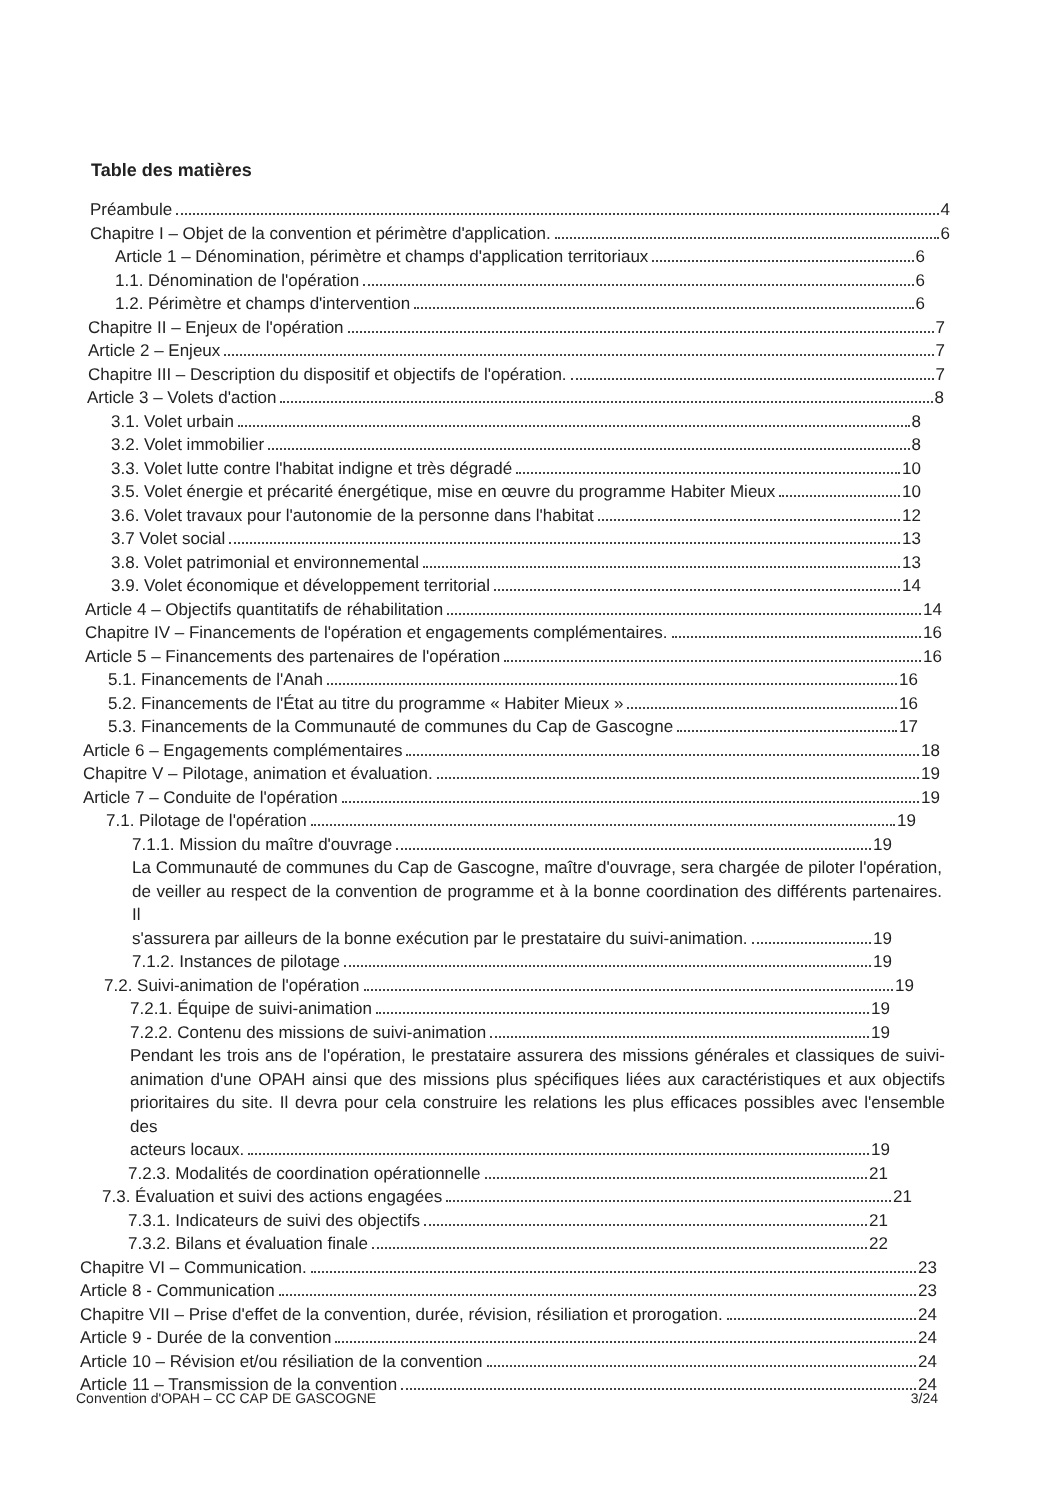Table des matières
Préambule 4
Chapitre I – Objet de la convention et périmètre d'application. 6
Article 1 – Dénomination, périmètre et champs d'application territoriaux 6
1.1. Dénomination de l'opération 6
1.2. Périmètre et champs d'intervention 6
Chapitre II – Enjeux de l'opération 7
Article 2 – Enjeux 7
Chapitre III – Description du dispositif et objectifs de l'opération. 7
Article 3 – Volets d'action 8
3.1. Volet urbain 8
3.2. Volet immobilier 8
3.3. Volet lutte contre l'habitat indigne et très dégradé 10
3.5. Volet énergie et précarité énergétique, mise en œuvre du programme Habiter Mieux 10
3.6. Volet travaux pour l'autonomie de la personne dans l'habitat 12
3.7 Volet social 13
3.8. Volet patrimonial et environnemental 13
3.9. Volet économique et développement territorial 14
Article 4 – Objectifs quantitatifs de réhabilitation 14
Chapitre IV – Financements de l'opération et engagements complémentaires. 16
Article 5 – Financements des partenaires de l'opération 16
5.1. Financements de l'Anah 16
5.2. Financements de l'État au titre du programme « Habiter Mieux » 16
5.3. Financements de la Communauté de communes du Cap de Gascogne 17
Article 6 – Engagements complémentaires 18
Chapitre V – Pilotage, animation et évaluation. 19
Article 7 – Conduite de l'opération 19
7.1. Pilotage de l'opération 19
7.1.1. Mission du maître d'ouvrage 19
La Communauté de communes du Cap de Gascogne, maître d'ouvrage, sera chargée de piloter l'opération, de veiller au respect de la convention de programme et à la bonne coordination des différents partenaires. Il
s'assurera par ailleurs de la bonne exécution par le prestataire du suivi-animation. 19
7.1.2. Instances de pilotage 19
7.2. Suivi-animation de l'opération 19
7.2.1. Équipe de suivi-animation 19
7.2.2. Contenu des missions de suivi-animation 19
Pendant les trois ans de l'opération, le prestataire assurera des missions générales et classiques de suivi-animation d'une OPAH ainsi que des missions plus spécifiques liées aux caractéristiques et aux objectifs prioritaires du site. Il devra pour cela construire les relations les plus efficaces possibles avec l'ensemble des
acteurs locaux. 19
7.2.3. Modalités de coordination opérationnelle 21
7.3. Évaluation et suivi des actions engagées 21
7.3.1. Indicateurs de suivi des objectifs 21
7.3.2. Bilans et évaluation finale 22
Chapitre VI – Communication. 23
Article 8 - Communication 23
Chapitre VII – Prise d'effet de la convention, durée, révision, résiliation et prorogation. 24
Article 9 - Durée de la convention 24
Article 10 – Révision et/ou résiliation de la convention 24
Article 11 – Transmission de la convention 24
Convention d'OPAH – CC CAP DE GASCOGNE 3/24